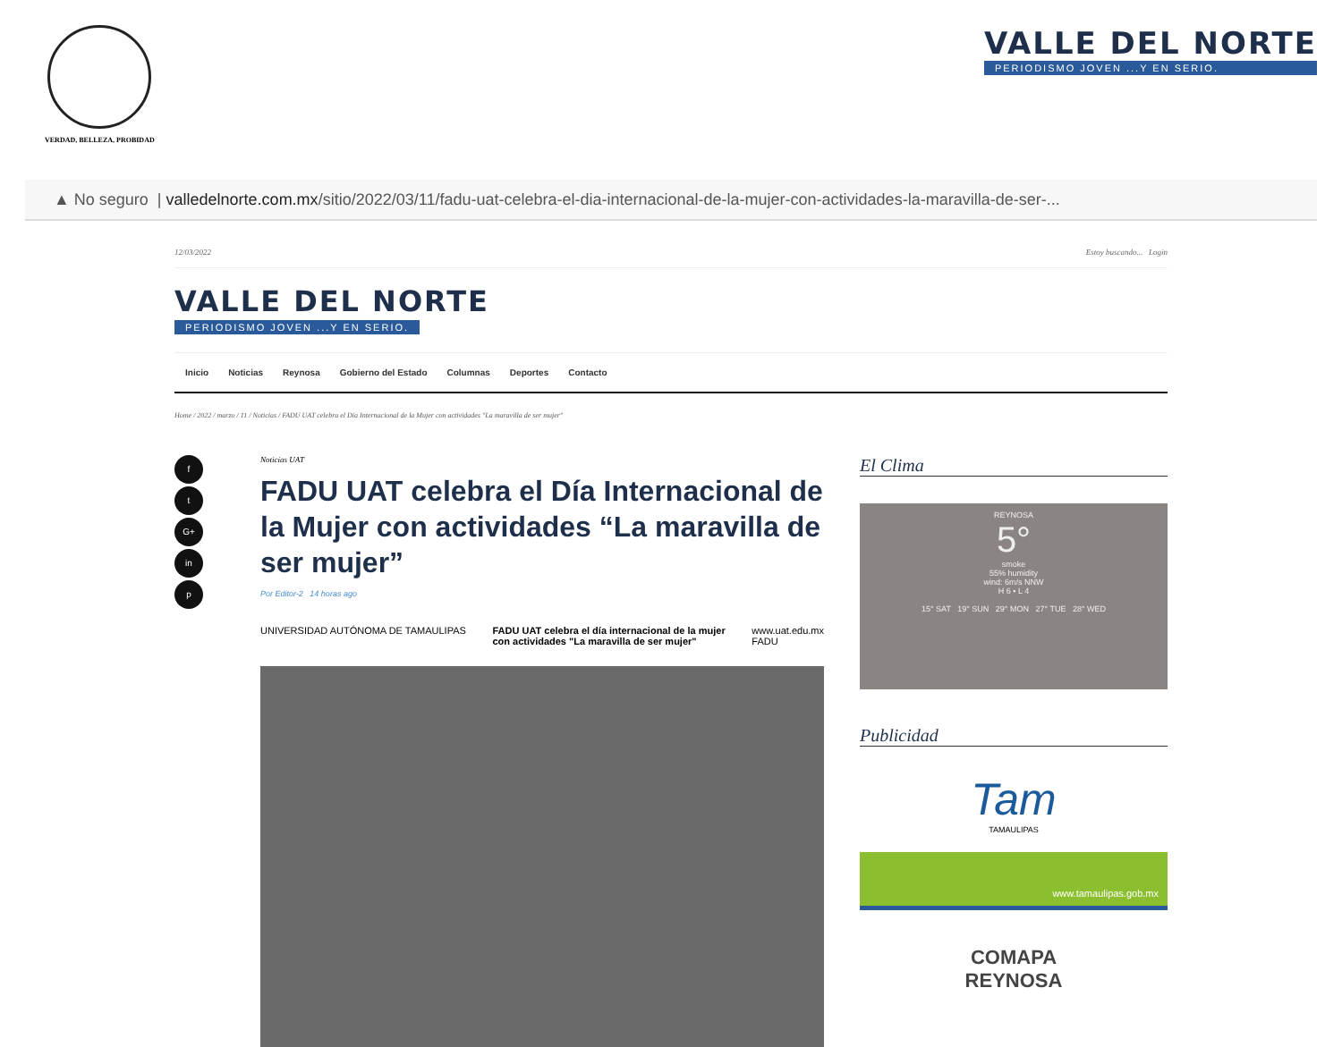VERDAD, BELLEZA, PROBIDAD
VALLE DEL NORTE
PERIODISMO JOVEN ...Y EN SERIO.
▲ No seguro | valledelnorte.com.mx /sitio/2022/03/11/fadu-uat-celebra-el-dia-internacional-de-la-mujer-con-actividades-la-maravilla-de-ser-...
12/03/2022 Estoy buscando... Login
VALLE DEL NORTE
PERIODISMO JOVEN ...Y EN SERIO.
Inicio Noticias Reynosa Gobierno del Estado Columnas Deportes Contacto
Home / 2022 / marzo / 11 / Noticias / FADU UAT celebra el Día Internacional de la Mujer con actividades "La maravilla de ser mujer"
f
t
G+
in
p
Noticias UAT
FADU UAT celebra el Día Internacional de la Mujer con actividades “La maravilla de ser mujer”
Por Editor-2 14 horas ago
UNIVERSIDAD AUTÓNOMA DE TAMAULIPAS FADU UAT celebra el día internacional de la mujer
con actividades "La maravilla de ser mujer" www.uat.edu.mx
FADU
El Clima
REYNOSA
5°
smoke
55% humidity
wind: 6m/s NNW
H 6 • L 4
15° SAT 19° SUN 29° MON 27° TUE 28° WED
Publicidad
Tam
TAMAULIPAS
www.tamaulipas.gob.mx
COMAPA
REYNOSA